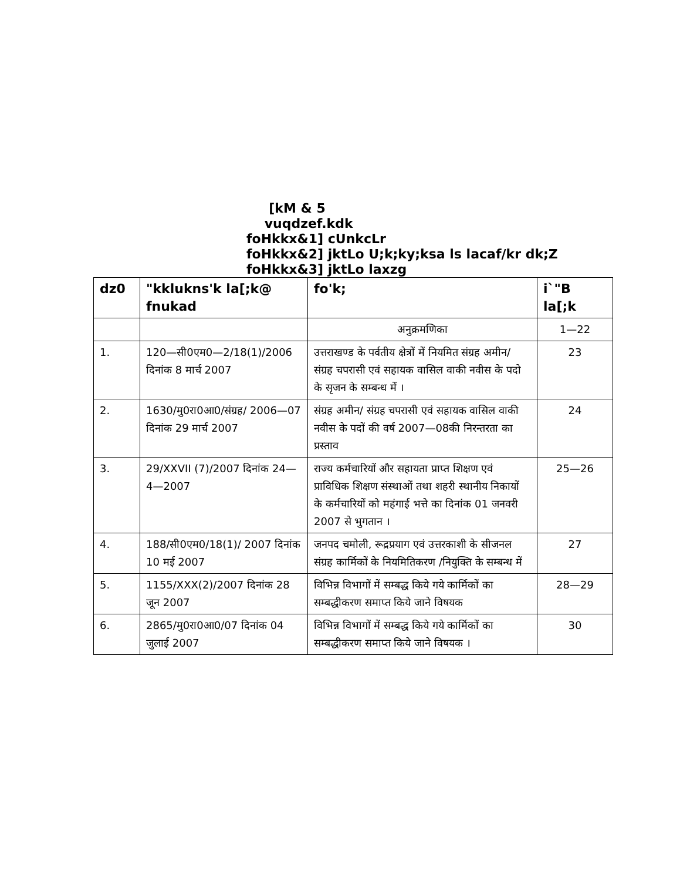[kM & 5
vuqdzef.kdk
foHkkx&1] cUnkcLr
foHkkx&2] jktLo U;k;ky;ksa ls lacaf/kr dk;Z
foHkkx&3] jktLo laxzg
| dz0 | "kklukns'k la[;k@ fnukad | fo'k; | i`"B la[;k |
| --- | --- | --- | --- |
| | | अनुक्रमणिका | 1—22 |
| 1. | 120—सी0एम0—2/18(1)/2006 दिनांक 8 मार्च 2007 | उत्तराखण्ड के पर्वतीय क्षेत्रों में नियमित संग्रह अमीन/ संग्रह चपरासी एवं सहायक वासिल वाकी नवीस के पदो के सृजन के सम्बन्ध में । | 23 |
| 2. | 1630/मु0रा0आ0/संग्रह/ 2006—07 दिनांक 29 मार्च 2007 | संग्रह अमीन/ संग्रह चपरासी एवं सहायक वासिल वाकी नवीस के पदों की वर्ष 2007—08की निरन्तरता का प्रस्ताव | 24 |
| 3. | 29/XXVII (7)/2007 दिनांक 24—4—2007 | राज्य कर्मचारियों और सहायता प्राप्त शिक्षण एवं प्राविधिक शिक्षण संस्थाओं तथा शहरी स्थानीय निकायों के कर्मचारियों को महंगाई भत्ते का दिनांक 01 जनवरी 2007 से भुगतान । | 25—26 |
| 4. | 188/सी0एम0/18(1)/ 2007 दिनांक 10 मई 2007 | जनपद चमोली, रूद्रप्रयाग एवं उत्तरकाशी के सीजनल संग्रह कार्मिकों के नियमितिकरण /नियुक्ति के सम्बन्ध में | 27 |
| 5. | 1155/XXX(2)/2007 दिनांक 28 जून 2007 | विभिन्न विभागों में सम्बद्ध किये गये कार्मिकों का सम्बद्धीकरण समाप्त किये जाने विषयक | 28—29 |
| 6. | 2865/मु0रा0आ0/07 दिनांक 04 जुलाई 2007 | विभिन्न विभागों में सम्बद्ध किये गये कार्मिकों का सम्बद्धीकरण समाप्त किये जाने विषयक । | 30 |